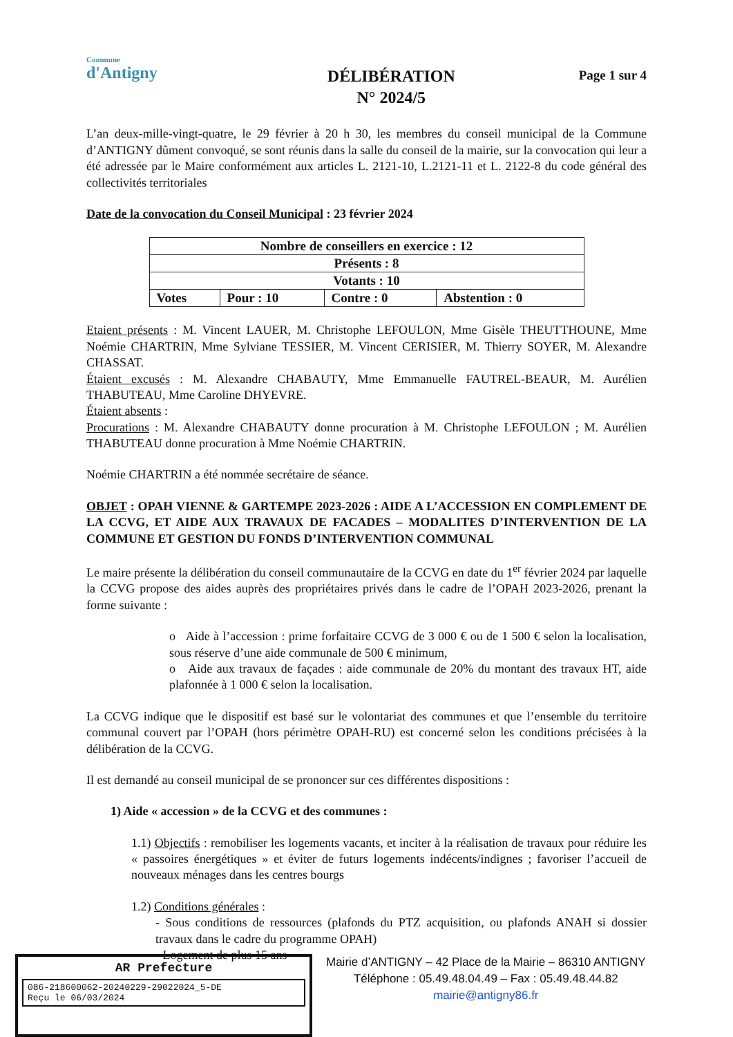Commune
d'Antigny
DÉLIBÉRATION
N° 2024/5
Page 1 sur 4
L’an deux-mille-vingt-quatre, le 29 février à 20 h 30, les membres du conseil municipal de la Commune d’ANTIGNY dûment convoqué, se sont réunis dans la salle du conseil de la mairie, sur la convocation qui leur a été adressée par le Maire conformément aux articles L. 2121-10, L.2121-11 et L. 2122-8 du code général des collectivités territoriales
Date de la convocation du Conseil Municipal : 23 février 2024
| Nombre de conseillers en exercice : 12 | | | |
| Présents : 8 | | | |
| Votants : 10 | | | |
| Votes | Pour : 10 | Contre : 0 | Abstention : 0 |
Etaient présents : M. Vincent LAUER, M. Christophe LEFOULON, Mme Gisèle THEUTTHOUNE, Mme Noémie CHARTRIN, Mme Sylviane TESSIER, M. Vincent CERISIER, M. Thierry SOYER, M. Alexandre CHASSAT.
Étaient excusés : M. Alexandre CHABAUTY, Mme Emmanuelle FAUTREL-BEAUR, M. Aurélien THABUTEAU, Mme Caroline DHYEVRE.
Étaient absents :
Procurations : M. Alexandre CHABAUTY donne procuration à M. Christophe LEFOULON ; M. Aurélien THABUTEAU donne procuration à Mme Noémie CHARTRIN.
Noémie CHARTRIN a été nommée secrétaire de séance.
OBJET : OPAH VIENNE & GARTEMPE 2023-2026 : AIDE A L’ACCESSION EN COMPLEMENT DE LA CCVG, ET AIDE AUX TRAVAUX DE FACADES – MODALITES D’INTERVENTION DE LA COMMUNE ET GESTION DU FONDS D’INTERVENTION COMMUNAL
Le maire présente la délibération du conseil communautaire de la CCVG en date du 1<sup>er</sup> février 2024 par laquelle la CCVG propose des aides auprès des propriétaires privés dans le cadre de l’OPAH 2023-2026, prenant la forme suivante :
o Aide à l’accession : prime forfaitaire CCVG de 3 000 € ou de 1 500 € selon la localisation, sous réserve d’une aide communale de 500 € minimum,
o Aide aux travaux de façades : aide communale de 20% du montant des travaux HT, aide plafonnée à 1 000 € selon la localisation.
La CCVG indique que le dispositif est basé sur le volontariat des communes et que l’ensemble du territoire communal couvert par l’OPAH (hors périmètre OPAH-RU) est concerné selon les conditions précisées à la délibération de la CCVG.
Il est demandé au conseil municipal de se prononcer sur ces différentes dispositions :
1) Aide « accession » de la CCVG et des communes :
1.1) Objectifs : remobiliser les logements vacants, et inciter à la réalisation de travaux pour réduire les « passoires énergétiques » et éviter de futurs logements indécents/indignes ; favoriser l’accueil de nouveaux ménages dans les centres bourgs
1.2) Conditions générales :
- Sous conditions de ressources (plafonds du PTZ acquisition, ou plafonds ANAH si dossier travaux dans le cadre du programme OPAH)
- Logement de plus 15 ans
AR Prefecture
086-218600062-20240229-29022024_5-DE
Reçu le 06/03/2024
Mairie d’ANTIGNY – 42 Place de la Mairie – 86310 ANTIGNY
Téléphone : 05.49.48.04.49 – Fax : 05.49.48.44.82
mairie@antigny86.fr